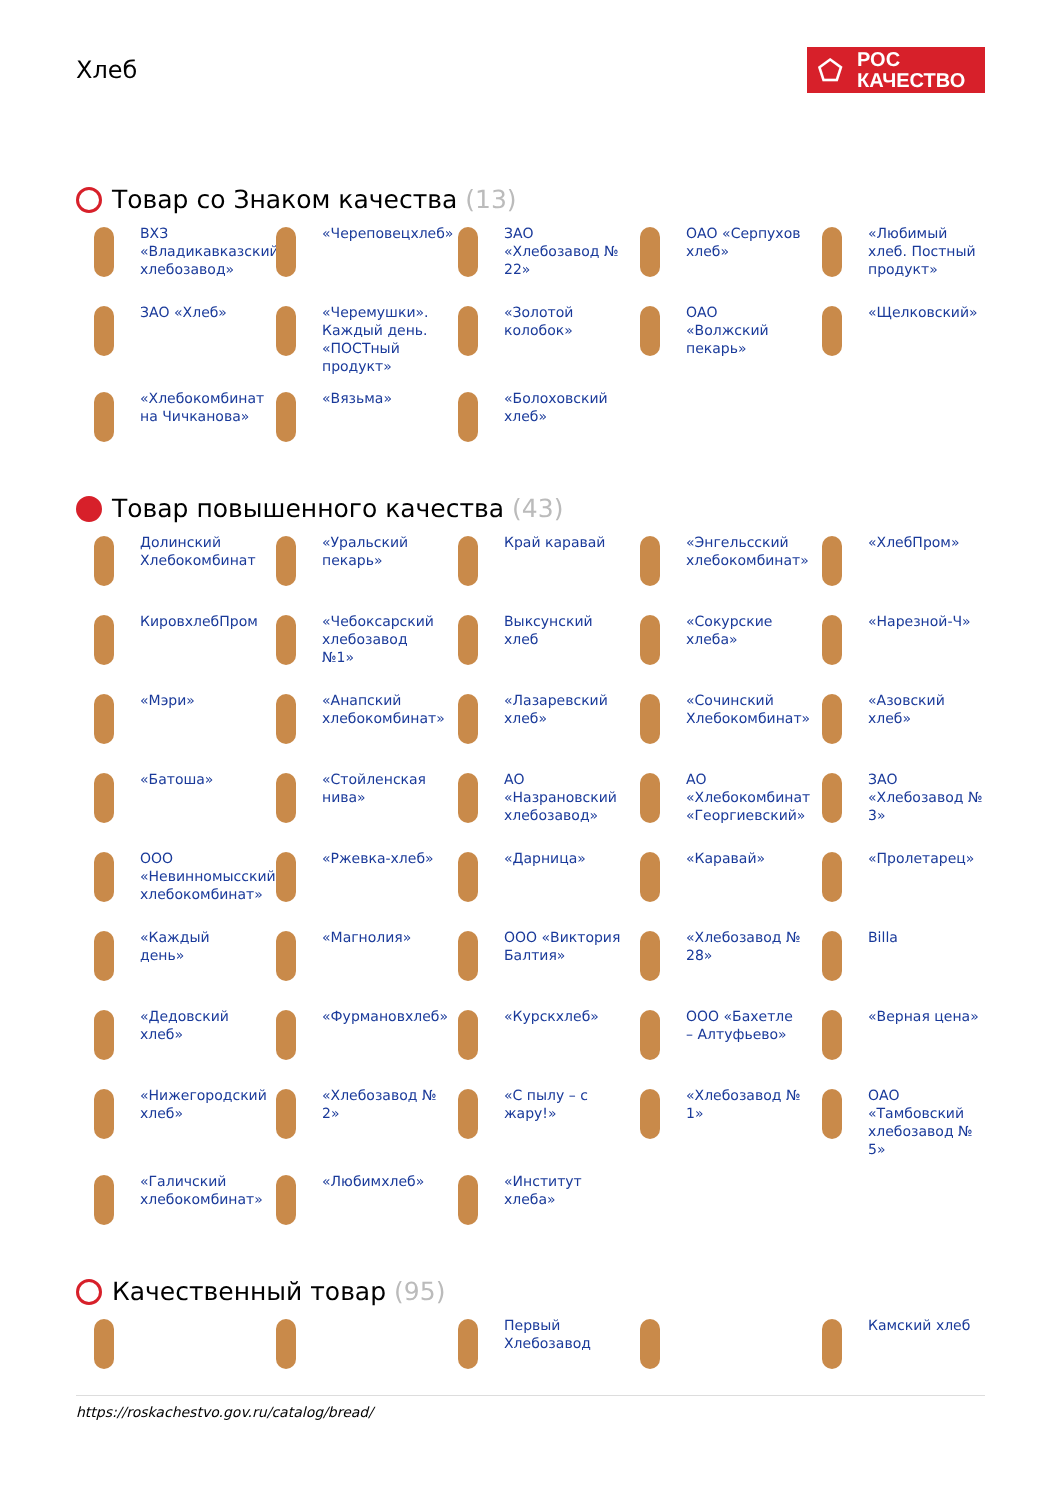Хлеб
⬠
РОС
КАЧЕСТВО
Товар со Знаком качества (13)
ВХЗ «Владикавказский хлебозавод»
«Череповецхлеб»
ЗАО «Хлебозавод № 22»
ОАО «Серпухов хлеб»
«Любимый хлеб. Постный продукт»
ЗАО «Хлеб»
«Черемушки». Каждый день. «ПОСТный продукт»
«Золотой колобок»
ОАО «Волжский пекарь»
«Щелковский»
«Хлебокомбинат на Чичканова»
«Вязьма»
«Болоховский хлеб»
Товар повышенного качества (43)
Долинский Хлебокомбинат
«Уральский пекарь»
Край каравай
«Энгельсский хлебокомбинат»
«ХлебПром»
КировхлебПром
«Чебоксарский хлебозавод №1»
Выксунский хлеб
«Сокурские хлеба»
«Нарезной-Ч»
«Мэри»
«Анапский хлебокомбинат»
«Лазаревский хлеб»
«Сочинский Хлебокомбинат»
«Азовский хлеб»
«Батоша»
«Стойленская нива»
АО «Назрановский хлебозавод»
АО «Хлебокомбинат «Георгиевский»
ЗАО «Хлебозавод № 3»
ООО «Невинномысский хлебокомбинат»
«Ржевка-хлеб»
«Дарница»
«Каравай»
«Пролетарец»
«Каждый день»
«Магнолия»
ООО «Виктория Балтия»
«Хлебозавод № 28»
Billa
«Дедовский хлеб»
«Фурмановхлеб»
«Курскхлеб»
ООО «Бахетле – Алтуфьево»
«Верная цена»
«Нижегородский хлеб»
«Хлебозавод № 2»
«С пылу – с жару!»
«Хлебозавод № 1»
ОАО «Тамбовский хлебозавод № 5»
«Галичский хлебокомбинат»
«Любимхлеб»
«Институт хлеба»
Качественный товар (95)
Первый Хлебозавод
Камский хлеб
https://roskachestvo.gov.ru/catalog/bread/